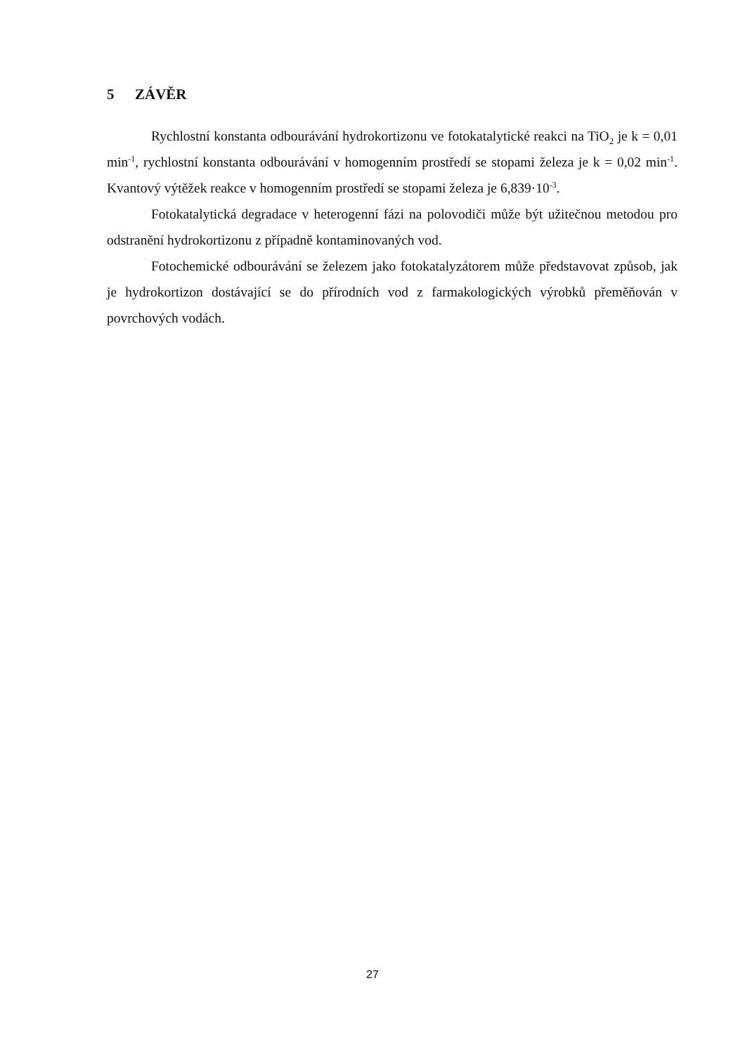5 ZÁVĚR
Rychlostní konstanta odbourávání hydrokortizonu ve fotokatalytické reakci na TiO<sub>2</sub> je k = 0,01 min<sup>-1</sup>, rychlostní konstanta odbourávání v homogenním prostředí se stopami železa je k = 0,02 min<sup>-1</sup>. Kvantový výtěžek reakce v homogenním prostředí se stopami železa je 6,839·10<sup>-3</sup>.
Fotokatalytická degradace v heterogenní fázi na polovodiči může být užitečnou metodou pro odstranění hydrokortizonu z případně kontaminovaných vod.
Fotochemické odbourávání se železem jako fotokatalyzátorem může představovat způsob, jak je hydrokortizon dostávající se do přírodních vod z farmakologických výrobků přeměňován v povrchových vodách.
27